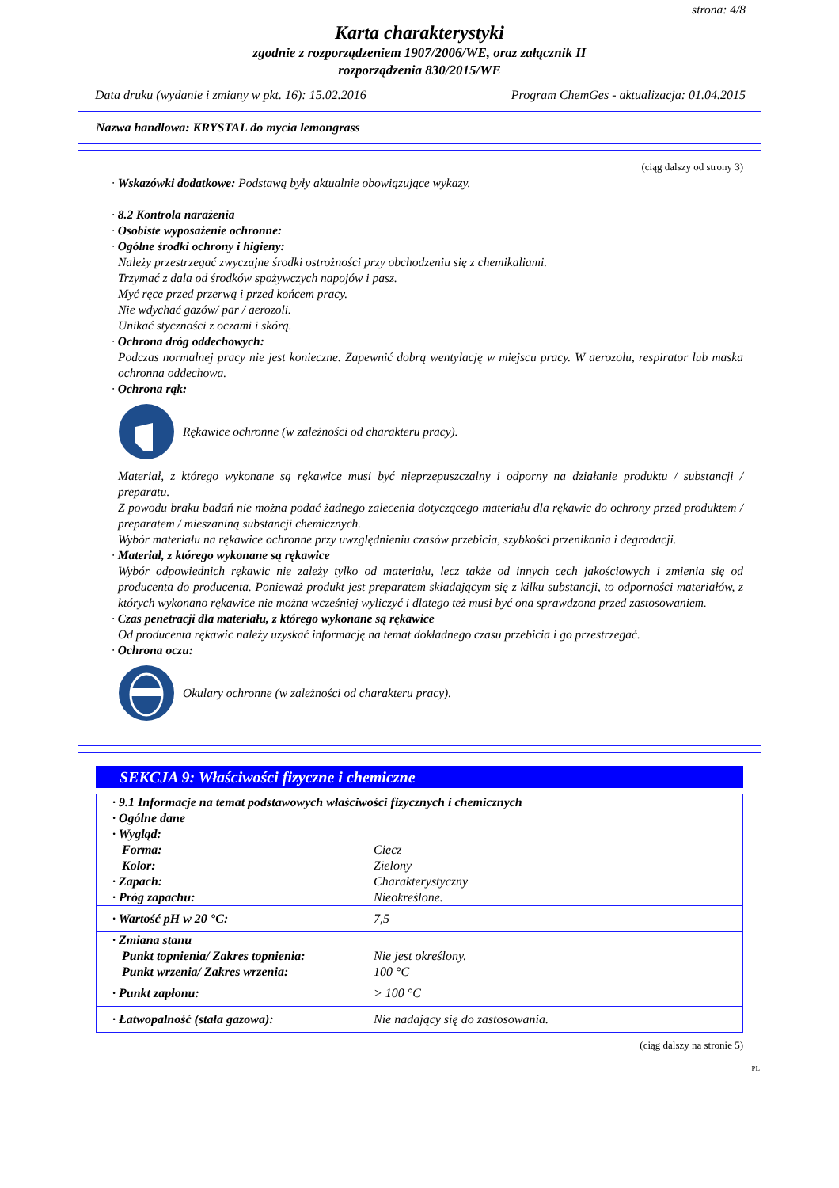strona: 4/8
Karta charakterystyki
zgodnie z rozporządzeniem 1907/2006/WE, oraz załącznik II
rozporządzenia 830/2015/WE
Data druku (wydanie i zmiany w pkt. 16): 15.02.2016 Program ChemGes - aktualizacja: 01.04.2015
Nazwa handlowa: KRYSTAL do mycia lemongrass
(ciąg dalszy od strony 3)
· Wskazówki dodatkowe: Podstawą były aktualnie obowiązujące wykazy.
· 8.2 Kontrola narażenia
· Osobiste wyposażenie ochronne:
· Ogólne środki ochrony i higieny:
Należy przestrzegać zwyczajne środki ostrożności przy obchodzeniu się z chemikaliami.
Trzymać z dala od środków spożywczych napojów i pasz.
Myć ręce przed przerwą i przed końcem pracy.
Nie wdychać gazów/ par / aerozoli.
Unikać styczności z oczami i skórą.
· Ochrona dróg oddechowych:
Podczas normalnej pracy nie jest konieczne. Zapewnić dobrą wentylację w miejscu pracy. W aerozolu, respirator lub maska ochronna oddechowa.
· Ochrona rąk:
Rękawice ochronne (w zależności od charakteru pracy).
Materiał, z którego wykonane są rękawice musi być nieprzepuszczalny i odporny na działanie produktu / substancji / preparatu.
Z powodu braku badań nie można podać żadnego zalecenia dotyczącego materiału dla rękawic do ochrony przed produktem / preparatem / mieszaniną substancji chemicznych.
Wybór materiału na rękawice ochronne przy uwzględnieniu czasów przebicia, szybkości przenikania i degradacji.
· Materiał, z którego wykonane są rękawice
Wybór odpowiednich rękawic nie zależy tylko od materiału, lecz także od innych cech jakościowych i zmienia się od producenta do producenta. Ponieważ produkt jest preparatem składającym się z kilku substancji, to odporności materiałów, z których wykonano rękawice nie można wcześniej wyliczyć i dlatego też musi być ona sprawdzona przed zastosowaniem.
· Czas penetracji dla materiału, z którego wykonane są rękawice
Od producenta rękawic należy uzyskać informację na temat dokładnego czasu przebicia i go przestrzegać.
· Ochrona oczu:
Okulary ochronne (w zależności od charakteru pracy).
SEKCJA 9: Właściwości fizyczne i chemiczne
| · 9.1 Informacje na temat podstawowych właściwości fizycznych i chemicznych | |
| · Ogólne dane | |
| · Wygląd: | |
| Forma: | Ciecz |
| Kolor: | Zielony |
| · Zapach: | Charakterystyczny |
| · Próg zapachu: | Nieokreślone. |
| · Wartość pH w 20 °C: | 7,5 |
| · Zmiana stanu | |
| Punkt topnienia/ Zakres topnienia: | Nie jest określony. |
| Punkt wrzenia/ Zakres wrzenia: | 100 °C |
| · Punkt zapłonu: | > 100 °C |
| · Łatwopalność (stała gazowa): | Nie nadający się do zastosowania. |
(ciąg dalszy na stronie 5)
PL